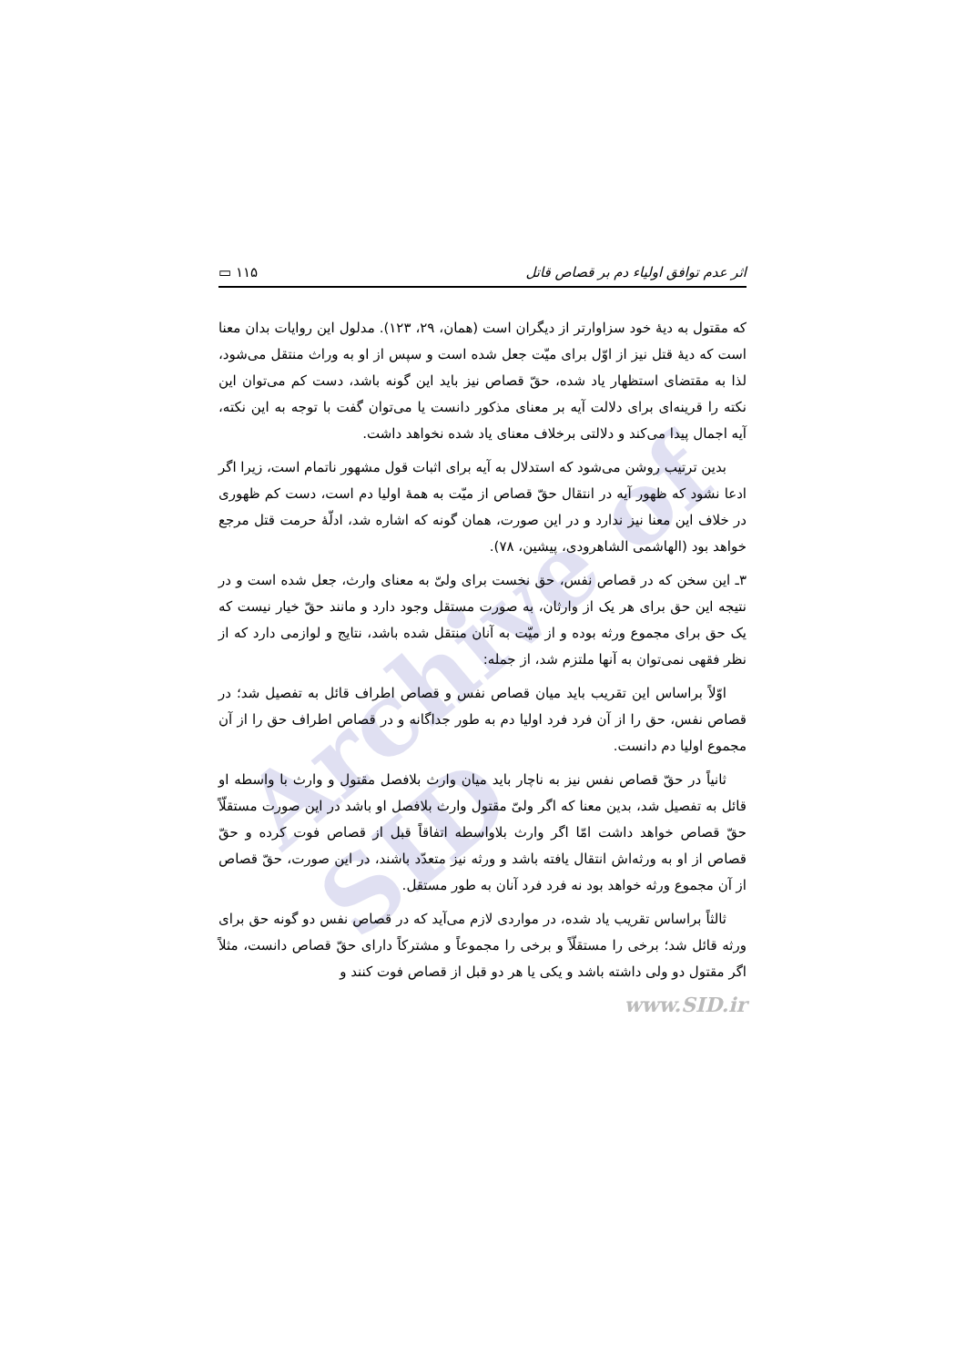Archive of SID
اثر عدم توافق اولیاء دم بر قصاص قاتل ۱۱۵ ▭
که مقتول به دیهٔ خود سزاوارتر از دیگران است (همان، ۲۹، ۱۲۳). مدلول این روایات بدان معنا است که دیهٔ قتل نیز از اوّل برای میّت جعل شده است و سپس از او به وراث منتقل می‌شود، لذا به مقتضای استظهار یاد شده، حقّ قصاص نیز باید این گونه باشد، دست کم می‌توان این نکته را قرینه‌ای برای دلالت آیه بر معنای مذکور دانست یا می‌توان گفت با توجه به این نکته، آیه اجمال پیدا می‌کند و دلالتی برخلاف معنای یاد شده نخواهد داشت.
بدین ترتیب روشن می‌شود که استدلال به آیه برای اثبات قول مشهور ناتمام است، زیرا اگر ادعا نشود که ظهور آیه در انتقال حقّ قصاص از میّت به همهٔ اولیا دم است، دست کم ظهوری در خلاف این معنا نیز ندارد و در این صورت، همان گونه که اشاره شد، ادلّهٔ حرمت قتل مرجع خواهد بود (الهاشمی الشاهرودی، پیشین، ۷۸).
۳ـ این سخن که در قصاص نفس، حق نخست برای ولیّ به معنای وارث، جعل شده است و در نتیجه این حق برای هر یک از وارثان، به صورت مستقل وجود دارد و مانند حقّ خیار نیست که یک حق برای مجموع ورثه بوده و از میّت به آنان منتقل شده باشد، نتایج و لوازمی دارد که از نظر فقهی نمی‌توان به آنها ملتزم شد، از جمله:
اوّلاً براساس این تقریب باید میان قصاص نفس و قصاص اطراف قائل به تفصیل شد؛ در قصاص نفس، حق را از آن فرد فرد اولیا دم به طور جداگانه و در قصاص اطراف حق را از آن مجموع اولیا دم دانست.
ثانیاً در حقّ قصاص نفس نیز به ناچار باید میان وارث بلافصل مقتول و وارث با واسطه او قائل به تفصیل شد، بدین معنا که اگر ولیّ مقتول وارث بلافصل او باشد در این صورت مستقلّاً حقّ قصاص خواهد داشت امّا اگر وارث بلاواسطه اتفاقاً قبل از قصاص فوت کرده و حقّ قصاص از او به ورثه‌اش انتقال یافته باشد و ورثه نیز متعدّد باشند، در این صورت، حقّ قصاص از آن مجموع ورثه خواهد بود نه فرد فرد آنان به طور مستقل.
ثالثاً براساس تقریب یاد شده، در مواردی لازم می‌آید که در قصاص نفس دو گونه حق برای ورثه قائل شد؛ برخی را مستقلّاً و برخی را مجموعاً و مشترکاً دارای حقّ قصاص دانست، مثلاً اگر مقتول دو ولی داشته باشد و یکی یا هر دو قبل از قصاص فوت کنند و
www.SID.ir